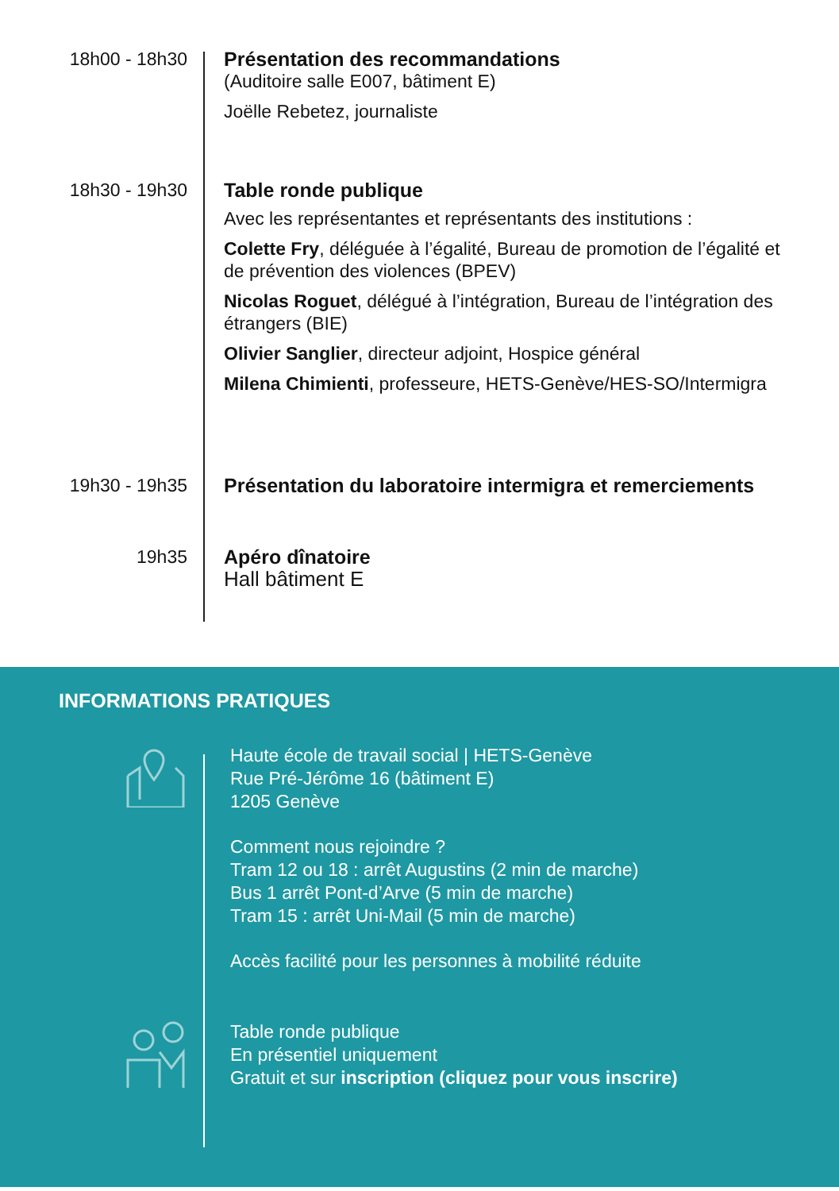18h00 - 18h30 Présentation des recommandations
(Auditoire salle E007, bâtiment E)
Joëlle Rebetez, journaliste
18h30 - 19h30 Table ronde publique
Avec les représentantes et représentants des institutions :
Colette Fry, déléguée à l’égalité, Bureau de promotion de l’égalité et de prévention des violences (BPEV)
Nicolas Roguet, délégué à l’intégration, Bureau de l’intégration des étrangers (BIE)
Olivier Sanglier, directeur adjoint, Hospice général
Milena Chimienti, professeure, HETS-Genève/HES-SO/Intermigra
19h30 - 19h35 Présentation du laboratoire intermigra et remerciements
19h35 Apéro dînatoire
Hall bâtiment E
INFORMATIONS PRATIQUES
Haute école de travail social | HETS-Genève
Rue Pré-Jérôme 16 (bâtiment E)
1205 Genève
Comment nous rejoindre ?
Tram 12 ou 18 : arrêt Augustins (2 min de marche)
Bus 1 arrêt Pont-d’Arve (5 min de marche)
Tram 15 : arrêt Uni-Mail (5 min de marche)
Accès facilité pour les personnes à mobilité réduite
Table ronde publique
En présentiel uniquement
Gratuit et sur inscription (cliquez pour vous inscrire)